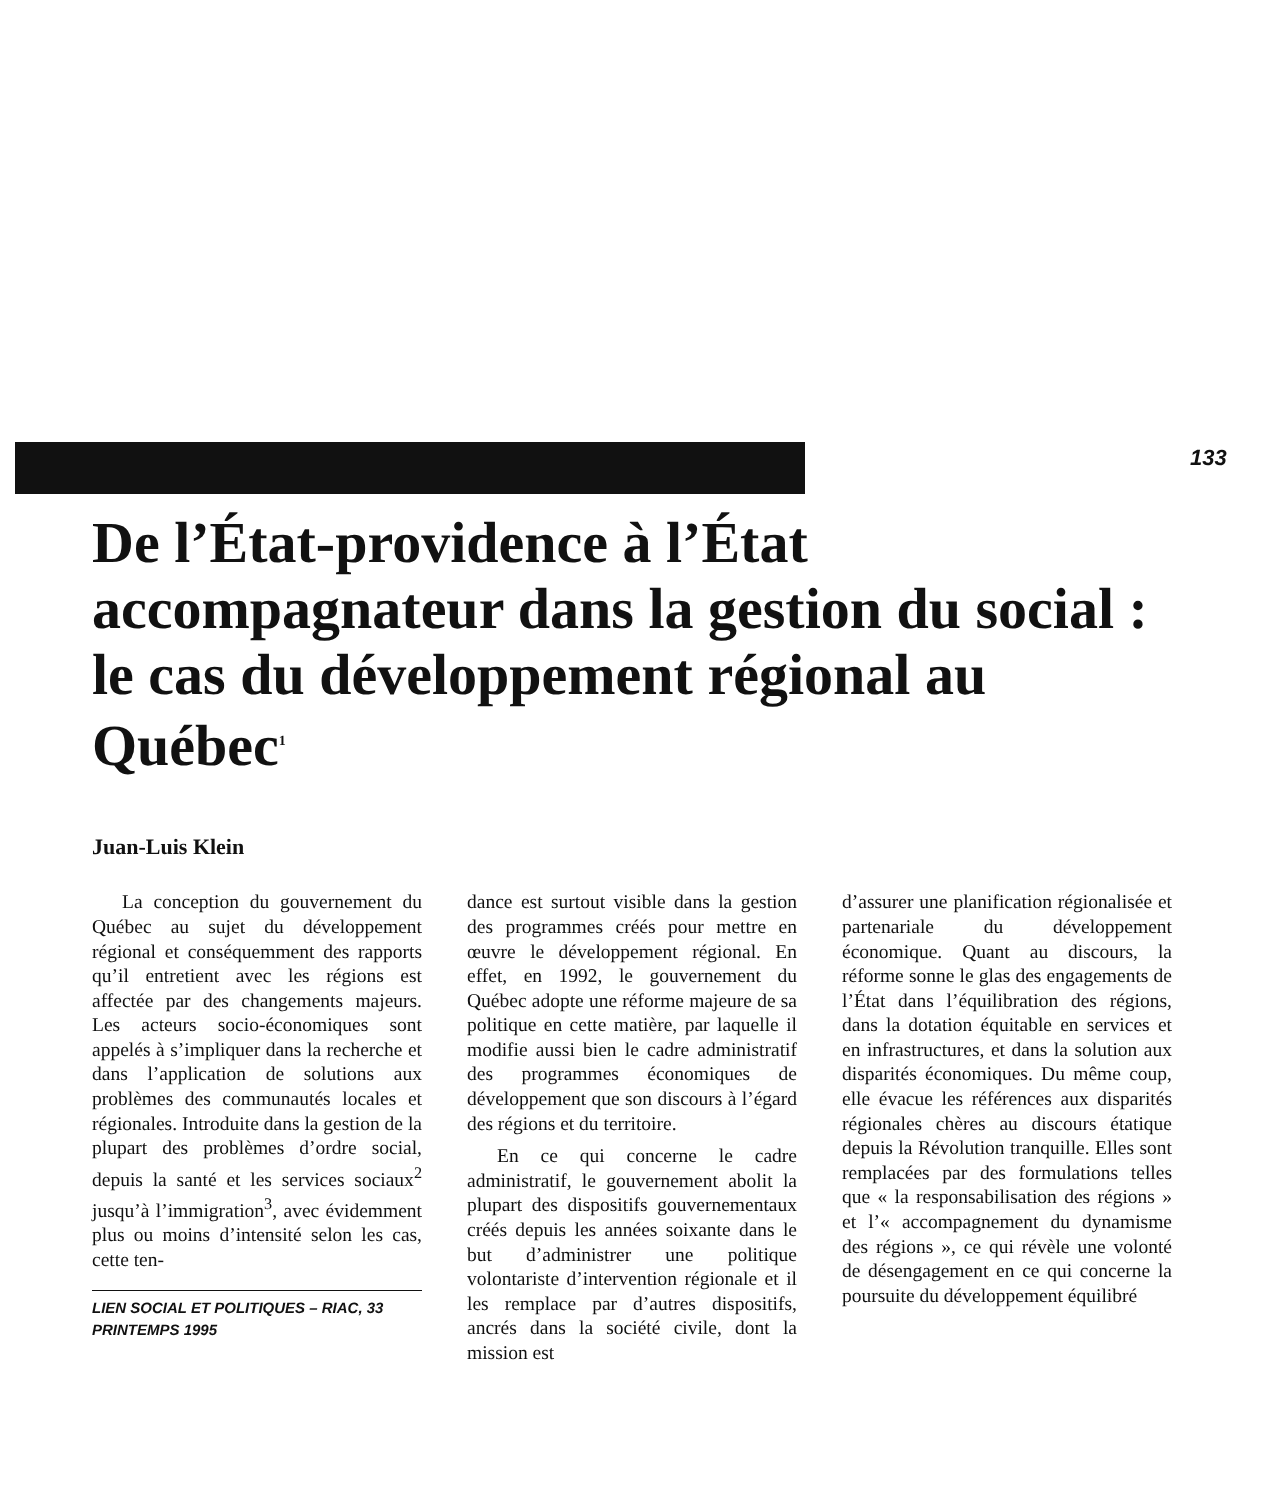133
De l’État-providence à l’État accompagnateur dans la gestion du social : le cas du développement régional au Québec<sup>1</sup>
Juan-Luis Klein
La conception du gouvernement du Québec au sujet du développement régional et conséquemment des rapports qu’il entretient avec les régions est affectée par des changements majeurs. Les acteurs socio-économiques sont appelés à s’impliquer dans la recherche et dans l’application de solutions aux problèmes des communautés locales et régionales. Introduite dans la gestion de la plupart des problèmes d’ordre social, depuis la santé et les services sociaux<sup>2</sup> jusqu’à l’immigration<sup>3</sup>, avec évidemment plus ou moins d’intensité selon les cas, cette ten-
LIEN SOCIAL ET POLITIQUES – RIAC, 33
PRINTEMPS 1995
dance est surtout visible dans la gestion des programmes créés pour mettre en œuvre le développement régional. En effet, en 1992, le gouvernement du Québec adopte une réforme majeure de sa politique en cette matière, par laquelle il modifie aussi bien le cadre administratif des programmes économiques de développement que son discours à l’égard des régions et du territoire.
En ce qui concerne le cadre administratif, le gouvernement abolit la plupart des dispositifs gouvernementaux créés depuis les années soixante dans le but d’administrer une politique volontariste d’intervention régionale et il les remplace par d’autres dispositifs, ancrés dans la société civile, dont la mission est
d’assurer une planification régionalisée et partenariale du développement économique. Quant au discours, la réforme sonne le glas des engagements de l’État dans l’équilibration des régions, dans la dotation équitable en services et en infrastructures, et dans la solution aux disparités économiques. Du même coup, elle évacue les références aux disparités régionales chères au discours étatique depuis la Révolution tranquille. Elles sont remplacées par des formulations telles que « la responsabilisation des régions » et l’« accompagnement du dynamisme des régions », ce qui révèle une volonté de désengagement en ce qui concerne la poursuite du développement équilibré